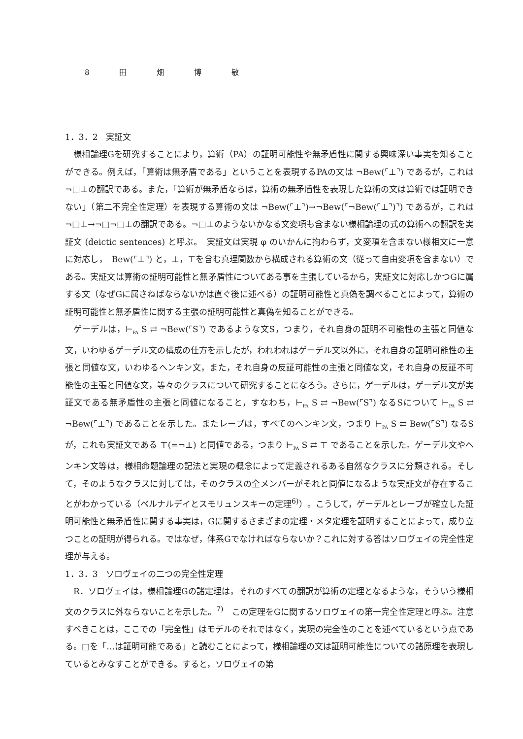8 田 畑 博 敏
1．3．2　実証文
様相論理Gを研究することにより，算術（PA）の証明可能性や無矛盾性に関する興味深い事実を知ることができる。例えば，「算術は無矛盾である」ということを表現するPAの文は ¬Bew(⌜⊥⌝) であるが，これは¬□⊥の翻訳である。また，「算術が無矛盾ならば，算術の無矛盾性を表現した算術の文は算術では証明できない」（第二不完全性定理）を表現する算術の文は ¬Bew(⌜⊥⌝)→¬Bew(⌜¬Bew(⌜⊥⌝)⌝) であるが，これは¬□⊥→¬□¬□⊥の翻訳である。¬□⊥のようないかなる文変項も含まない様相論理の式の算術への翻訳を実証文 (deictic sentences) と呼ぶ。　実証文は実現 φ のいかんに拘わらず，文変項を含まない様相文に一意に対応し，　Bew(⌜⊥⌝) と，⊥，⊤を含む真理関数から構成される算術の文（従って自由変項を含まない）である。実証文は算術の証明可能性と無矛盾性についてある事を主張しているから，実証文に対応しかつGに属する文（なぜGに属さねばならないかは直ぐ後に述べる）の証明可能性と真偽を調べることによって，算術の証明可能性と無矛盾性に関する主張の証明可能性と真偽を知ることができる。
ゲーデルは，⊢<sub>PA</sub> S ⇄ ¬Bew(⌜S⌝) であるような文S，つまり，それ自身の証明不可能性の主張と同値な文，いわゆるゲーデル文の構成の仕方を示したが，われわれはゲーデル文以外に，それ自身の証明可能性の主張と同値な文，いわゆるヘンキン文，また，それ自身の反証可能性の主張と同値な文，それ自身の反証不可能性の主張と同値な文，等々のクラスについて研究することになろう。さらに，ゲーデルは，ゲーデル文が実証文である無矛盾性の主張と同値になること，すなわち，⊢<sub>PA</sub> S ⇄ ¬Bew(⌜S⌝) なるSについて ⊢<sub>PA</sub> S ⇄ ¬Bew(⌜⊥⌝) であることを示した。またレーブは，すべてのヘンキン文，つまり ⊢<sub>PA</sub> S ⇄ Bew(⌜S⌝) なるSが，これも実証文である ⊤(=¬⊥) と同値である，つまり ⊢<sub>PA</sub> S ⇄ ⊤ であることを示した。ゲーデル文やヘンキン文等は，様相命題論理の記法と実現の概念によって定義されるある自然なクラスに分類される。そして，そのようなクラスに対しては，そのクラスの全メンバーがそれと同値になるような実証文が存在することがわかっている（ベルナルデイとスモリュンスキーの定理<sup>6)</sup>）。こうして，ゲーデルとレーブが確立した証明可能性と無矛盾性に関する事実は，Gに関するさまざまの定理・メタ定理を証明することによって，成り立つことの証明が得られる。ではなぜ，体系Gでなければならないか？これに対する答はソロヴェイの完全性定理が与える。
1．3．3　ソロヴェイの二つの完全性定理
R．ソロヴェイは，様相論理Gの諸定理は，それのすべての翻訳が算術の定理となるような，そういう様相文のクラスに外ならないことを示した。<sup>7)</sup>　この定理をGに関するソロヴェイの第一完全性定理と呼ぶ。注意すべきことは，ここでの「完全性」はモデルのそれではなく，実現の完全性のことを述べているという点である。□を「…は証明可能である」と読むことによって，様相論理の文は証明可能性についての諸原理を表現しているとみなすことができる。すると，ソロヴェイの第